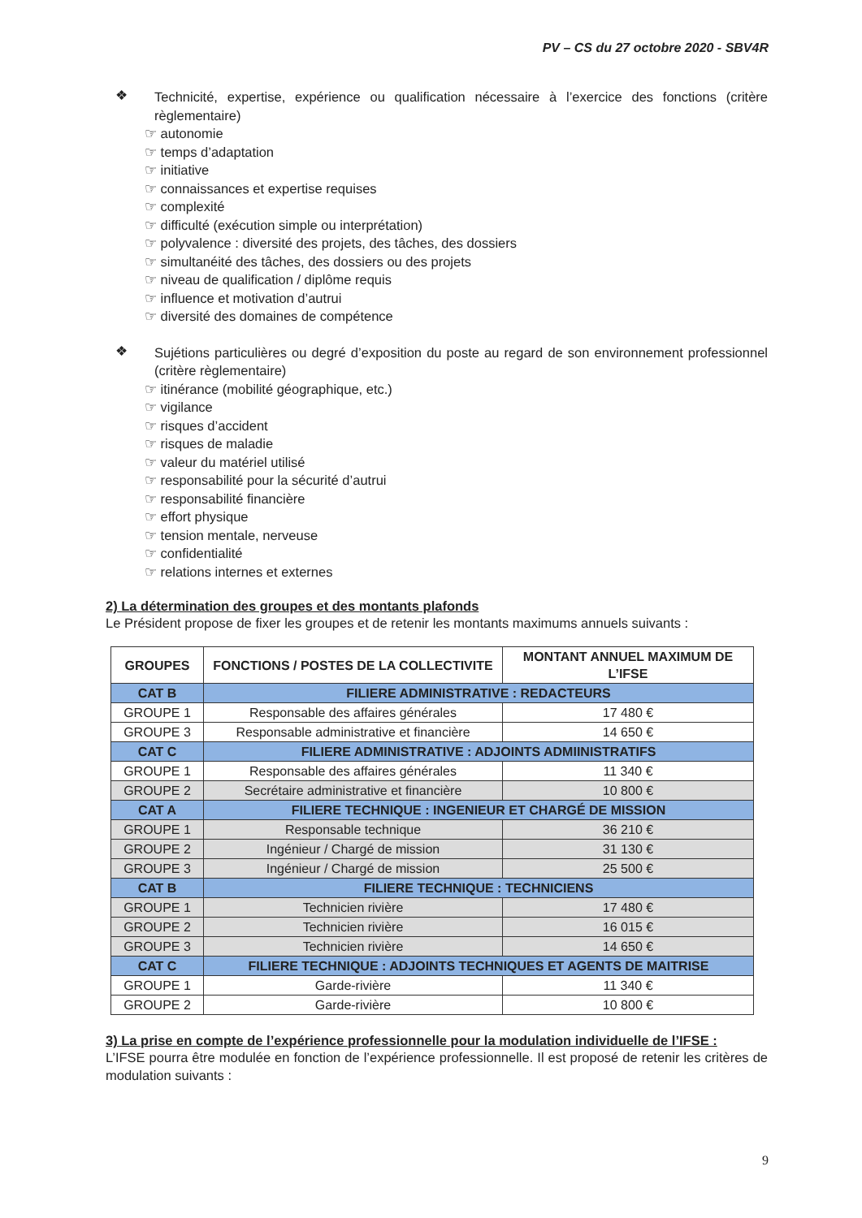PV – CS du 27 octobre 2020 - SBV4R
❖
Technicité, expertise, expérience ou qualification nécessaire à l’exercice des fonctions (critère règlementaire)
☞ autonomie
☞ temps d’adaptation
☞ initiative
☞ connaissances et expertise requises
☞ complexité
☞ difficulté (exécution simple ou interprétation)
☞ polyvalence : diversité des projets, des tâches, des dossiers
☞ simultanéité des tâches, des dossiers ou des projets
☞ niveau de qualification / diplôme requis
☞ influence et motivation d’autrui
☞ diversité des domaines de compétence
❖
Sujétions particulières ou degré d’exposition du poste au regard de son environnement professionnel (critère règlementaire)
☞ itinérance (mobilité géographique, etc.)
☞ vigilance
☞ risques d’accident
☞ risques de maladie
☞ valeur du matériel utilisé
☞ responsabilité pour la sécurité d’autrui
☞ responsabilité financière
☞ effort physique
☞ tension mentale, nerveuse
☞ confidentialité
☞ relations internes et externes
2) La détermination des groupes et des montants plafonds
Le Président propose de fixer les groupes et de retenir les montants maximums annuels suivants :
| GROUPES | FONCTIONS / POSTES DE LA COLLECTIVITE | MONTANT ANNUEL MAXIMUM DE L’IFSE |
| --- | --- | --- |
| CAT B | FILIERE ADMINISTRATIVE : REDACTEURS | |
| GROUPE 1 | Responsable des affaires générales | 17 480 € |
| GROUPE 3 | Responsable administrative et financière | 14 650 € |
| CAT C | FILIERE ADMINISTRATIVE : ADJOINTS ADMIINISTRATIFS | |
| GROUPE 1 | Responsable des affaires générales | 11 340 € |
| GROUPE 2 | Secrétaire administrative et financière | 10 800 € |
| CAT A | FILIERE TECHNIQUE : INGENIEUR ET CHARGÉ DE MISSION | |
| GROUPE 1 | Responsable technique | 36 210 € |
| GROUPE 2 | Ingénieur / Chargé de mission | 31 130 € |
| GROUPE 3 | Ingénieur / Chargé de mission | 25 500 € |
| CAT B | FILIERE TECHNIQUE : TECHNICIENS | |
| GROUPE 1 | Technicien rivière | 17 480 € |
| GROUPE 2 | Technicien rivière | 16 015 € |
| GROUPE 3 | Technicien rivière | 14 650 € |
| CAT C | FILIERE TECHNIQUE : ADJOINTS TECHNIQUES ET AGENTS DE MAITRISE | |
| GROUPE 1 | Garde-rivière | 11 340 € |
| GROUPE 2 | Garde-rivière | 10 800 € |
3) La prise en compte de l’expérience professionnelle pour la modulation individuelle de l’IFSE :
L’IFSE pourra être modulée en fonction de l’expérience professionnelle. Il est proposé de retenir les critères de modulation suivants :
9